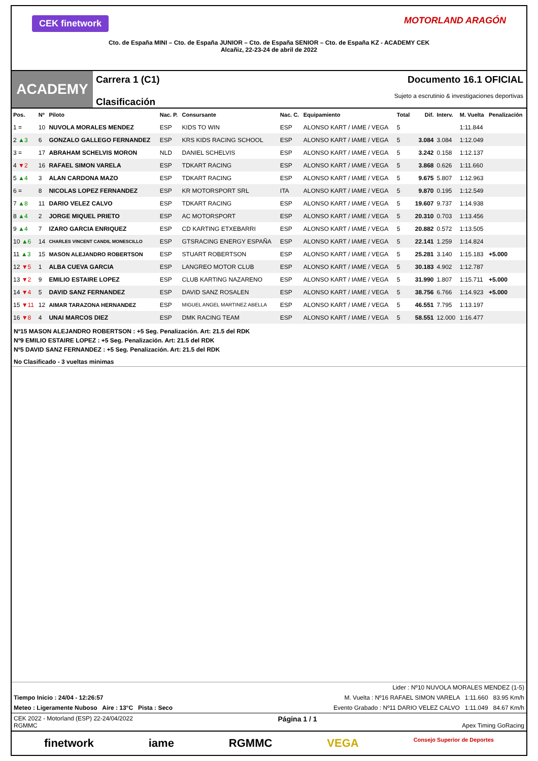CEK finetwork MOTORLAND ARAGÓN
Cto. de España MINI – Cto. de España JUNIOR – Cto. de España SENIOR – Cto. de España KZ - ACADEMY CEK
Alcañiz, 22-23-24 de abril de 2022
ACADEMY
Carrera 1 (C1)
Clasificación
Documento 16.1 OFICIAL
Sujeto a escrutinio & investigaciones deportivas
| Pos. | Nº | Piloto | Nac. P. | Consursante | Nac. C. | Equipamiento | Total | Dif. | Interv. | M. Vuelta | Penalización |
| --- | --- | --- | --- | --- | --- | --- | --- | --- | --- | --- | --- |
| 1 = | 10 | NUVOLA MORALES MENDEZ | ESP | KIDS TO WIN | ESP | ALONSO KART / IAME / VEGA | 5 | | | 1:11.844 | |
| 2 ▲3 | 6 | GONZALO GALLEGO FERNANDEZ | ESP | KRS KIDS RACING SCHOOL | ESP | ALONSO KART / IAME / VEGA | 5 | 3.084 | 3.084 | 1:12.049 | |
| 3 = | 17 | ABRAHAM SCHELVIS MORON | NLD | DANIEL SCHELVIS | ESP | ALONSO KART / IAME / VEGA | 5 | 3.242 | 0.158 | 1:12.137 | |
| 4 ▼2 | 16 | RAFAEL SIMON VARELA | ESP | TDKART RACING | ESP | ALONSO KART / IAME / VEGA | 5 | 3.868 | 0.626 | 1:11.660 | |
| 5 ▲4 | 3 | ALAN CARDONA MAZO | ESP | TDKART RACING | ESP | ALONSO KART / IAME / VEGA | 5 | 9.675 | 5.807 | 1:12.963 | |
| 6 = | 8 | NICOLAS LOPEZ FERNANDEZ | ESP | KR MOTORSPORT SRL | ITA | ALONSO KART / IAME / VEGA | 5 | 9.870 | 0.195 | 1:12.549 | |
| 7 ▲8 | 11 | DARIO VELEZ CALVO | ESP | TDKART RACING | ESP | ALONSO KART / IAME / VEGA | 5 | 19.607 | 9.737 | 1:14.938 | |
| 8 ▲4 | 2 | JORGE MIQUEL PRIETO | ESP | AC MOTORSPORT | ESP | ALONSO KART / IAME / VEGA | 5 | 20.310 | 0.703 | 1:13.456 | |
| 9 ▲4 | 7 | IZARO GARCIA ENRIQUEZ | ESP | CD KARTING ETXEBARRI | ESP | ALONSO KART / IAME / VEGA | 5 | 20.882 | 0.572 | 1:13.505 | |
| 10 ▲6 | 14 | CHARLES VINCENT CANDIL MONESCILLO | ESP | GTSRACING ENERGY ESPAÑA | ESP | ALONSO KART / IAME / VEGA | 5 | 22.141 | 1.259 | 1:14.824 | |
| 11 ▲3 | 15 | MASON ALEJANDRO ROBERTSON | ESP | STUART ROBERTSON | ESP | ALONSO KART / IAME / VEGA | 5 | 25.281 | 3.140 | 1:15.183 | +5.000 |
| 12 ▼5 | 1 | ALBA CUEVA GARCIA | ESP | LANGREO MOTOR CLUB | ESP | ALONSO KART / IAME / VEGA | 5 | 30.183 | 4.902 | 1:12.787 | |
| 13 ▼2 | 9 | EMILIO ESTAIRE LOPEZ | ESP | CLUB KARTING NAZARENO | ESP | ALONSO KART / IAME / VEGA | 5 | 31.990 | 1.807 | 1:15.711 | +5.000 |
| 14 ▼4 | 5 | DAVID SANZ FERNANDEZ | ESP | DAVID SANZ ROSALEN | ESP | ALONSO KART / IAME / VEGA | 5 | 38.756 | 6.766 | 1:14.923 | +5.000 |
| 15 ▼11 | 12 | AIMAR TARAZONA HERNANDEZ | ESP | MIGUEL ANGEL MARTINEZ ABELLA | ESP | ALONSO KART / IAME / VEGA | 5 | 46.551 | 7.795 | 1:13.197 | |
| 16 ▼8 | 4 | UNAI MARCOS DIEZ | ESP | DMK RACING TEAM | ESP | ALONSO KART / IAME / VEGA | 5 | 58.551 | 12.000 | 1:16.477 | |
Nº15 MASON ALEJANDRO ROBERTSON : +5 Seg. Penalización. Art: 21.5 del RDK
Nº9 EMILIO ESTAIRE LOPEZ : +5 Seg. Penalización. Art: 21.5 del RDK
Nº5 DAVID SANZ FERNANDEZ : +5 Seg. Penalización. Art: 21.5 del RDK
No Clasificado - 3 vueltas minimas
Lider : Nº10 NUVOLA MORALES MENDEZ (1-5)
Tiempo Inicio : 24/04 - 12:26:57 M. Vuelta : Nº16 RAFAEL SIMON VARELA 1:11.660 83.95 Km/h
Meteo : Ligeramente Nuboso Aire : 13°C Pista : Seco Evento Grabado : Nº11 DARIO VELEZ CALVO 1:11.049 84.67 Km/h
CEK 2022 - Motorland (ESP) 22-24/04/2022
RGMMC Página 1 / 1
Apex Timing GoRacing
finetwork iame RGMMC VEGA Consejo Superior de Deportes